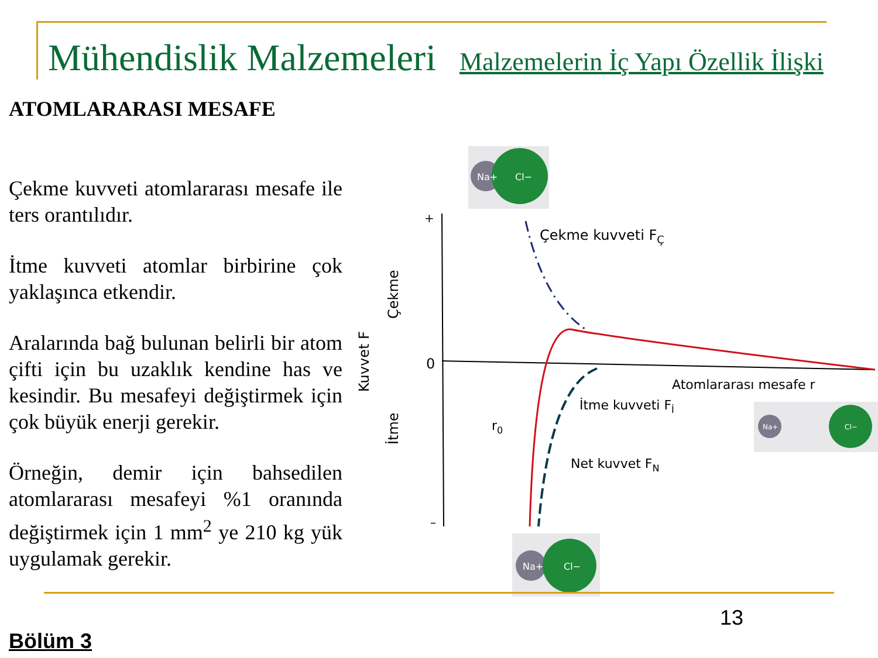Mühendislik Malzemeleri Malzemelerin İç Yapı Özellik İlişki
ATOMLARARASI MESAFE
Çekme kuvveti atomlararası mesafe ile ters orantılıdır.
İtme kuvveti atomlar birbirine çok yaklaşınca etkendir.
Aralarında bağ bulunan belirli bir atom çifti için bu uzaklık kendine has ve kesindir. Bu mesafeyi değiştirmek için çok büyük enerji gerekir.
Örneğin, demir için bahsedilen atomlararası mesafeyi %1 oranında değiştirmek için 1 mm<sup>2</sup> ye 210 kg yük uygulamak gerekir.
+
0
–
Kuvvet F
Çekme
İtme
Çekme kuvveti FÇ
Atomlararası mesafe r
İtme kuvveti Fİ
r0
Net kuvvet FN
Na+
Cl−
Na+
Cl−
Na+
Cl−
13
Bölüm 3